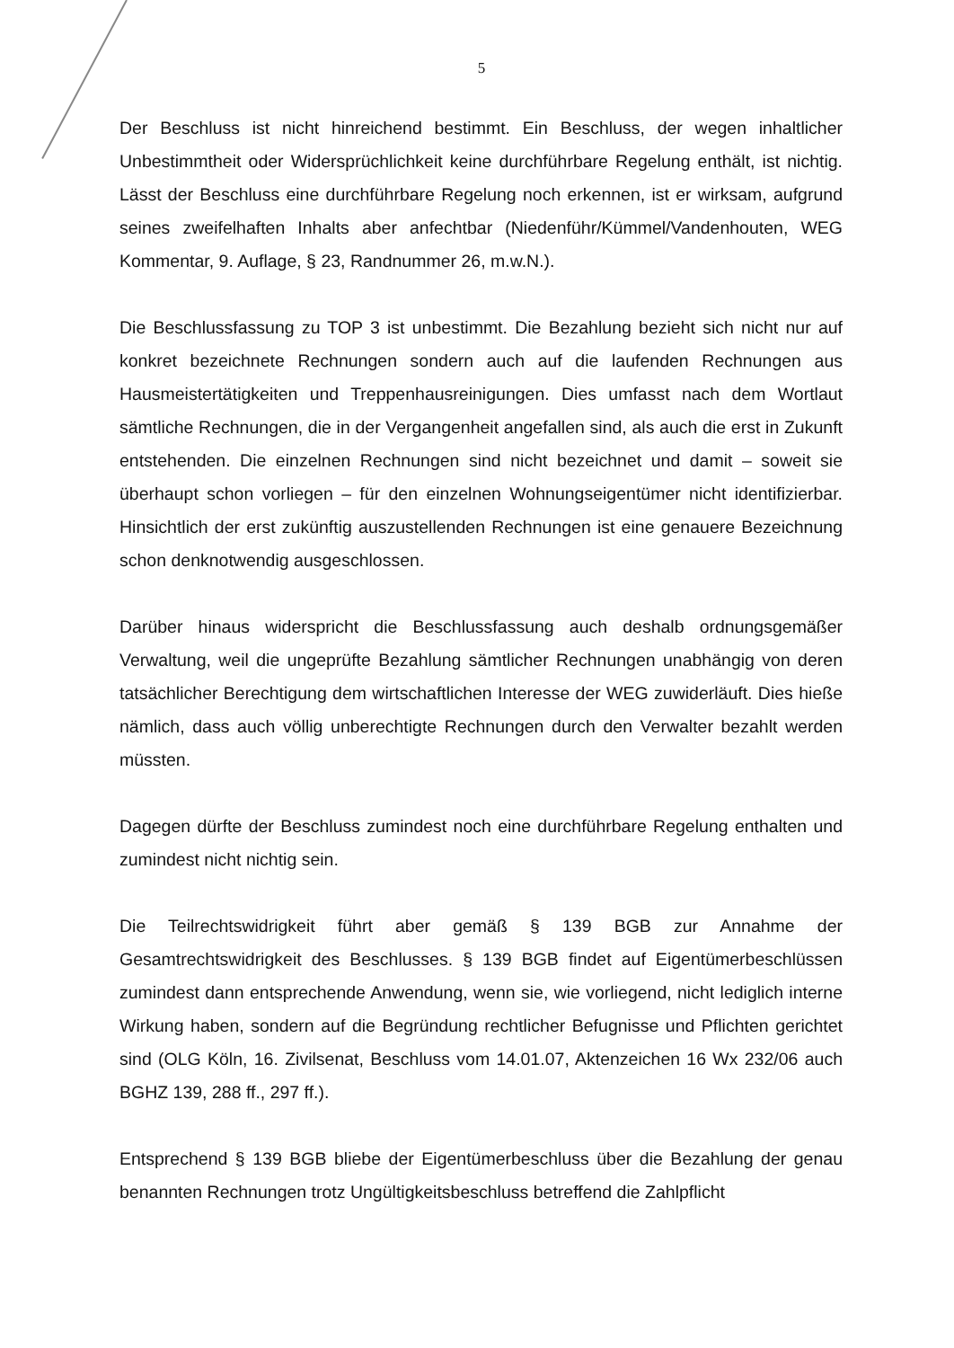5
Der Beschluss ist nicht hinreichend bestimmt. Ein Beschluss, der wegen inhaltlicher Unbestimmtheit oder Widersprüchlichkeit keine durchführbare Regelung enthält, ist nichtig. Lässt der Beschluss eine durchführbare Regelung noch erkennen, ist er wirksam, aufgrund seines zweifelhaften Inhalts aber anfechtbar (Niedenführ/Kümmel/Vandenhouten, WEG Kommentar, 9. Auflage, § 23, Randnummer 26, m.w.N.).
Die Beschlussfassung zu TOP 3 ist unbestimmt. Die Bezahlung bezieht sich nicht nur auf konkret bezeichnete Rechnungen sondern auch auf die laufenden Rechnungen aus Hausmeistertätigkeiten und Treppenhausreinigungen. Dies umfasst nach dem Wortlaut sämtliche Rechnungen, die in der Vergangenheit angefallen sind, als auch die erst in Zukunft entstehenden. Die einzelnen Rechnungen sind nicht bezeichnet und damit – soweit sie überhaupt schon vorliegen – für den einzelnen Wohnungseigentümer nicht identifizierbar. Hinsichtlich der erst zukünftig auszustellenden Rechnungen ist eine genauere Bezeichnung schon denknotwendig ausgeschlossen.
Darüber hinaus widerspricht die Beschlussfassung auch deshalb ordnungsgemäßer Verwaltung, weil die ungeprüfte Bezahlung sämtlicher Rechnungen unabhängig von deren tatsächlicher Berechtigung dem wirtschaftlichen Interesse der WEG zuwiderläuft. Dies hieße nämlich, dass auch völlig unberechtigte Rechnungen durch den Verwalter bezahlt werden müssten.
Dagegen dürfte der Beschluss zumindest noch eine durchführbare Regelung enthalten und zumindest nicht nichtig sein.
Die Teilrechtswidrigkeit führt aber gemäß § 139 BGB zur Annahme der Gesamtrechtswidrigkeit des Beschlusses. § 139 BGB findet auf Eigentümerbeschlüssen zumindest dann entsprechende Anwendung, wenn sie, wie vorliegend, nicht lediglich interne Wirkung haben, sondern auf die Begründung rechtlicher Befugnisse und Pflichten gerichtet sind (OLG Köln, 16. Zivilsenat, Beschluss vom 14.01.07, Aktenzeichen 16 Wx 232/06 auch BGHZ 139, 288 ff., 297 ff.).
Entsprechend § 139 BGB bliebe der Eigentümerbeschluss über die Bezahlung der genau benannten Rechnungen trotz Ungültigkeitsbeschluss betreffend die Zahlpflicht